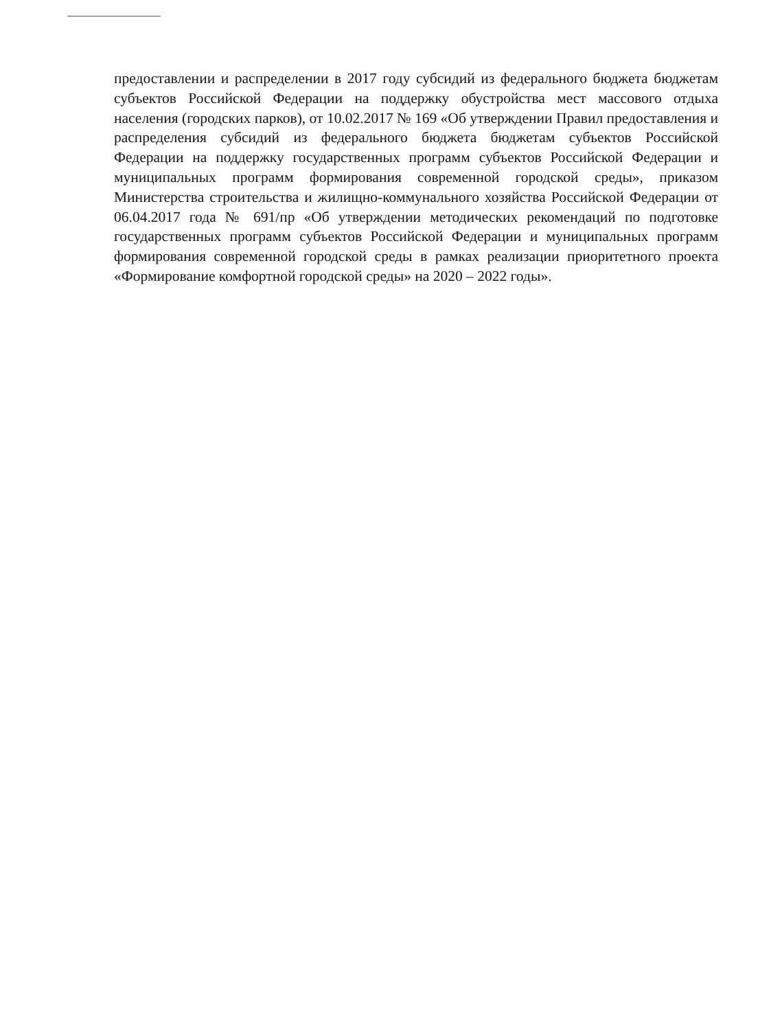предоставлении и распределении в 2017 году субсидий из федерального бюджета бюджетам субъектов Российской Федерации на поддержку обустройства мест массового отдыха населения (городских парков), от 10.02.2017 № 169 «Об утверждении Правил предоставления и распределения субсидий из федерального бюджета бюджетам субъектов Российской Федерации на поддержку государственных программ субъектов Российской Федерации и муниципальных программ формирования современной городской среды», приказом Министерства строительства и жилищно-коммунального хозяйства Российской Федерации от 06.04.2017 года № 691/пр «Об утверждении методических рекомендаций по подготовке государственных программ субъектов Российской Федерации и муниципальных программ формирования современной городской среды в рамках реализации приоритетного проекта «Формирование комфортной городской среды» на 2020 – 2022 годы».